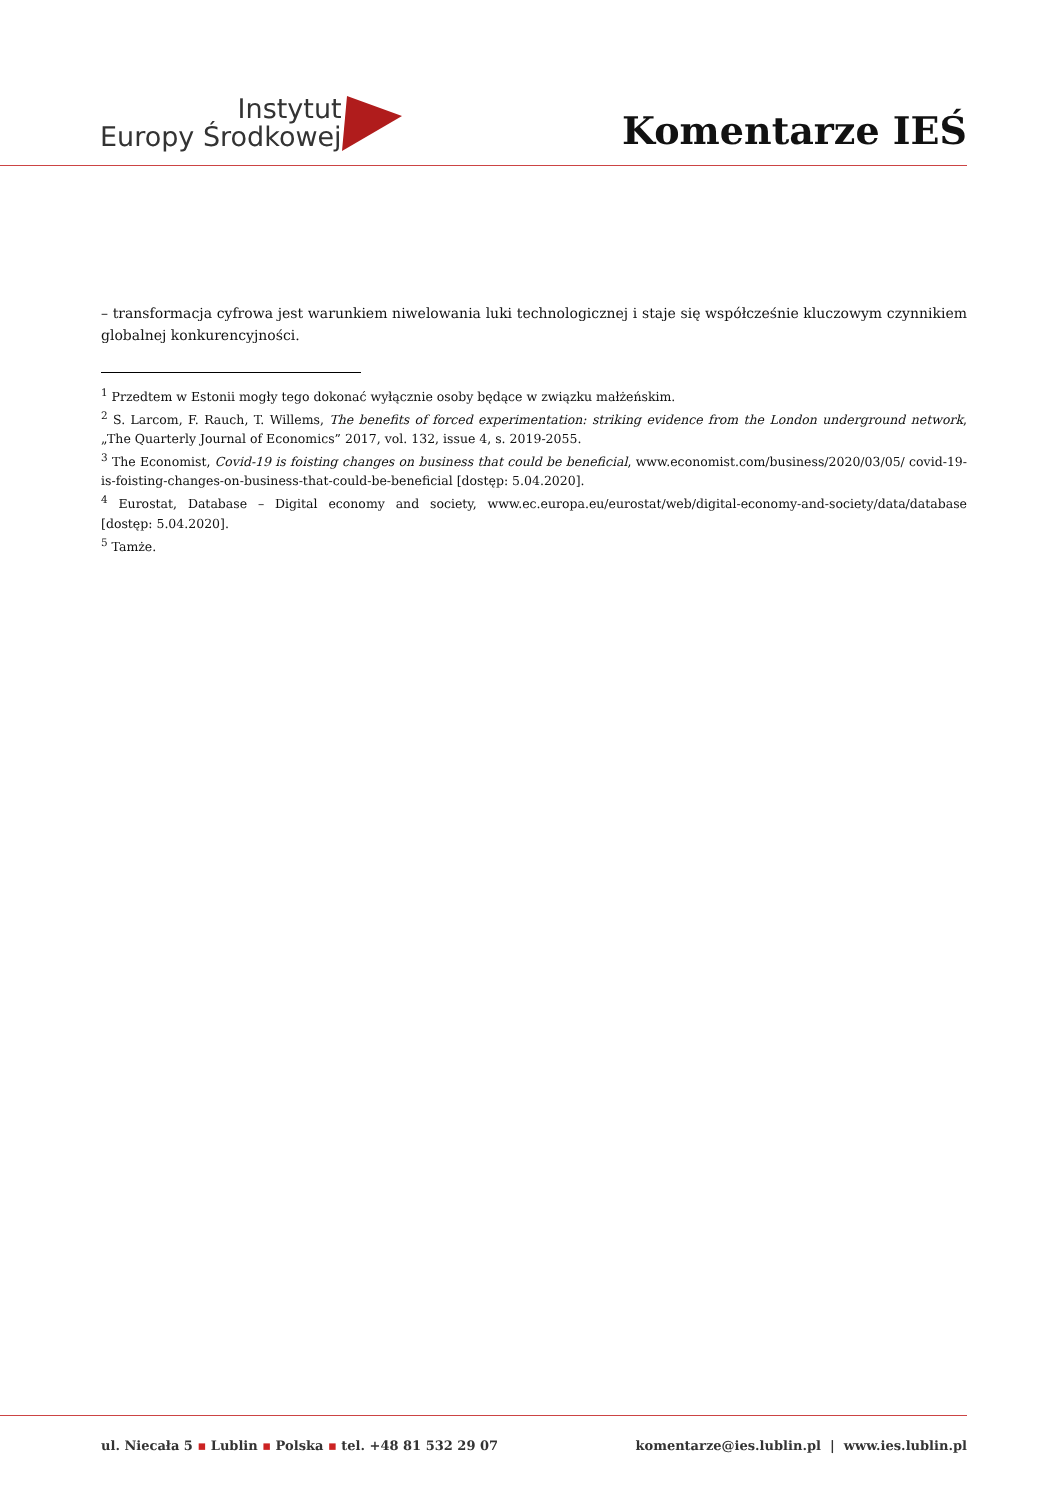Instytut
Europy Środkowej
Komentarze IEŚ
– transformacja cyfrowa jest warunkiem niwelowania luki technologicznej i staje się współcześnie kluczowym czynnikiem globalnej konkurencyjności.
<sup>1</sup> Przedtem w Estonii mogły tego dokonać wyłącznie osoby będące w związku małżeńskim.
<sup>2</sup> S. Larcom, F. Rauch, T. Willems, The benefits of forced experimentation: striking evidence from the London underground network, „The Quarterly Journal of Economics” 2017, vol. 132, issue 4, s. 2019-2055.
<sup>3</sup> The Economist, Covid-19 is foisting changes on business that could be beneficial, www.economist.com/business/2020/03/05/ covid-19-is-foisting-changes-on-business-that-could-be-beneficial [dostęp: 5.04.2020].
<sup>4</sup> Eurostat, Database – Digital economy and society, www.ec.europa.eu/eurostat/web/digital-economy-and-society/data/database [dostęp: 5.04.2020].
<sup>5</sup> Tamże.
ul. Niecała 5 ▪ Lublin ▪ Polska ▪ tel. +48 81 532 29 07
komentarze@ies.lublin.pl | www.ies.lublin.pl